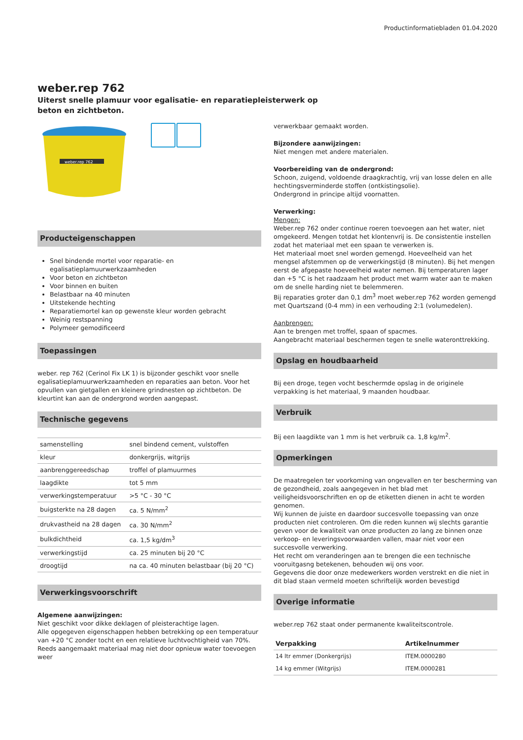Productinformatiebladen 01.04.2020
weber.rep 762
Uiterst snelle plamuur voor egalisatie- en reparatiepleisterwerk op beton en zichtbeton.
weber.rep 762
Producteigenschappen
Snel bindende mortel voor reparatie- en egalisatieplamuurwerkzaamheden
Voor beton en zichtbeton
Voor binnen en buiten
Belastbaar na 40 minuten
Uitstekende hechting
Reparatiemortel kan op gewenste kleur worden gebracht
Weinig restspanning
Polymeer gemodificeerd
Toepassingen
weber. rep 762 (Cerinol Fix LK 1) is bijzonder geschikt voor snelle egalisatieplamuurwerkzaamheden en reparaties aan beton. Voor het opvullen van gietgallen en kleinere grindnesten op zichtbeton. De kleurtint kan aan de ondergrond worden aangepast.
Technische gegevens
| samenstelling | snel bindend cement, vulstoffen |
| kleur | donkergrijs, witgrijs |
| aanbrenggereedschap | troffel of plamuurmes |
| laagdikte | tot 5 mm |
| verwerkingstemperatuur | >5 °C - 30 °C |
| buigsterkte na 28 dagen | ca. 5 N/mm<sup>2</sup> |
| drukvastheid na 28 dagen | ca. 30 N/mm<sup>2</sup> |
| bulkdichtheid | ca. 1,5 kg/dm<sup>3</sup> |
| verwerkingstijd | ca. 25 minuten bij 20 °C |
| droogtijd | na ca. 40 minuten belastbaar (bij 20 °C) |
Verwerkingsvoorschrift
Algemene aanwijzingen:
Niet geschikt voor dikke deklagen of pleisterachtige lagen.
Alle opgegeven eigenschappen hebben betrekking op een temperatuur van +20 °C zonder tocht en een relatieve luchtvochtigheid van 70%.
Reeds aangemaakt materiaal mag niet door opnieuw water toevoegen weer
verwerkbaar gemaakt worden.
Bijzondere aanwijzingen:
Niet mengen met andere materialen.
Voorbereiding van de ondergrond:
Schoon, zuigend, voldoende draagkrachtig, vrij van losse delen en alle hechtingsverminderde stoffen (ontkistingsolie).
Ondergrond in principe altijd voornatten.
Verwerking:
Mengen:
Weber.rep 762 onder continue roeren toevoegen aan het water, niet omgekeerd. Mengen totdat het klontenvrij is. De consistentie instellen zodat het materiaal met een spaan te verwerken is.
Het materiaal moet snel worden gemengd. Hoeveelheid van het mengsel afstemmen op de verwerkingstijd (8 minuten). Bij het mengen eerst de afgepaste hoeveelheid water nemen. Bij temperaturen lager dan +5 °C is het raadzaam het product met warm water aan te maken om de snelle harding niet te belemmeren.
Bij reparaties groter dan 0,1 dm<sup>3</sup> moet weber.rep 762 worden gemengd met Quartszand (0-4 mm) in een verhouding 2:1 (volumedelen).
Aanbrengen:
Aan te brengen met troffel, spaan of spacmes.
Aangebracht materiaal beschermen tegen te snelle wateronttrekking.
Opslag en houdbaarheid
Bij een droge, tegen vocht beschermde opslag in de originele verpakking is het materiaal, 9 maanden houdbaar.
Verbruik
Bij een laagdikte van 1 mm is het verbruik ca. 1,8 kg/m<sup>2</sup>.
Opmerkingen
De maatregelen ter voorkoming van ongevallen en ter bescherming van de gezondheid, zoals aangegeven in het blad met veiligheidsvoorschriften en op de etiketten dienen in acht te worden genomen.
Wij kunnen de juiste en daardoor succesvolle toepassing van onze producten niet controleren. Om die reden kunnen wij slechts garantie geven voor de kwaliteit van onze producten zo lang ze binnen onze verkoop- en leveringsvoorwaarden vallen, maar niet voor een succesvolle verwerking.
Het recht om veranderingen aan te brengen die een technische vooruitgasng betekenen, behouden wij ons voor.
Gegevens die door onze medewerkers worden verstrekt en die niet in dit blad staan vermeld moeten schriftelijk worden bevestigd
Overige informatie
weber.rep 762 staat onder permanente kwaliteitscontrole.
| Verpakking | Artikelnummer |
| --- | --- |
| 14 ltr emmer (Donkergrijs) | ITEM.0000280 |
| 14 kg emmer (Witgrijs) | ITEM.0000281 |